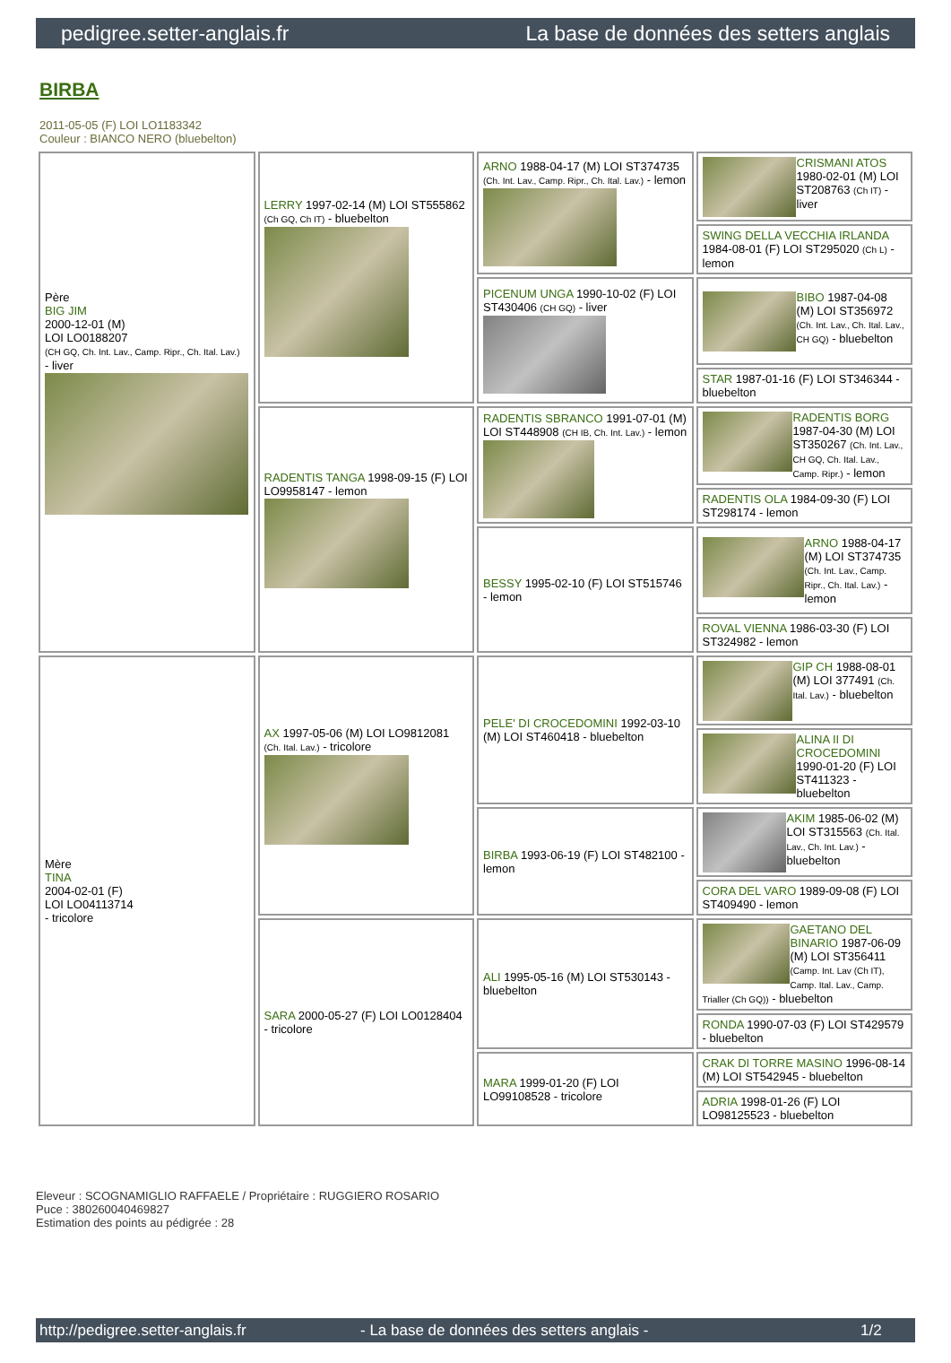pedigree.setter-anglais.fr La base de données des setters anglais
BIRBA
2011-05-05 (F) LOI LO1183342
Couleur : BIANCO NERO (bluebelton)
| Père BIG JIM 2000-12-01 (M) LOI LO0188207 (CH GQ, Ch. Int. Lav., Camp. Ripr., Ch. Ital. Lav.) - liver | LERRY 1997-02-14 (M) LOI ST555862 (Ch GQ, Ch IT) - bluebelton | ARNO 1988-04-17 (M) LOI ST374735 (Ch. Int. Lav., Camp. Ripr., Ch. Ital. Lav.) - lemon | CRISMANI ATOS 1980-02-01 (M) LOI ST208763 (Ch IT) - liver |
| | | | SWING DELLA VECCHIA IRLANDA 1984-08-01 (F) LOI ST295020 (Ch L) - lemon |
| | | PICENUM UNGA 1990-10-02 (F) LOI ST430406 (CH GQ) - liver | BIBO 1987-04-08 (M) LOI ST356972 (Ch. Int. Lav., Ch. Ital. Lav., CH GQ) - bluebelton |
| | | | STAR 1987-01-16 (F) LOI ST346344 - bluebelton |
| | RADENTIS TANGA 1998-09-15 (F) LOI LO9958147 - lemon | RADENTIS SBRANCO 1991-07-01 (M) LOI ST448908 (CH IB, Ch. Int. Lav.) - lemon | RADENTIS BORG 1987-04-30 (M) LOI ST350267 (Ch. Int. Lav., CH GQ, Ch. Ital. Lav., Camp. Ripr.) - lemon |
| | | | RADENTIS OLA 1984-09-30 (F) LOI ST298174 - lemon |
| | | BESSY 1995-02-10 (F) LOI ST515746 - lemon | ARNO 1988-04-17 (M) LOI ST374735 (Ch. Int. Lav., Camp. Ripr., Ch. Ital. Lav.) - lemon |
| | | | ROVAL VIENNA 1986-03-30 (F) LOI ST324982 - lemon |
| Mère TINA 2004-02-01 (F) LOI LO04113714 - tricolore | AX 1997-05-06 (M) LOI LO9812081 (Ch. Ital. Lav.) - tricolore | PELE' DI CROCEDOMINI 1992-03-10 (M) LOI ST460418 - bluebelton | GIP CH 1988-08-01 (M) LOI 377491 (Ch. Ital. Lav.) - bluebelton |
| | | | ALINA II DI CROCEDOMINI 1990-01-20 (F) LOI ST411323 - bluebelton |
| | | BIRBA 1993-06-19 (F) LOI ST482100 - lemon | AKIM 1985-06-02 (M) LOI ST315563 (Ch. Ital. Lav., Ch. Int. Lav.) - bluebelton |
| | | | CORA DEL VARO 1989-09-08 (F) LOI ST409490 - lemon |
| | SARA 2000-05-27 (F) LOI LO0128404 - tricolore | ALI 1995-05-16 (M) LOI ST530143 - bluebelton | GAETANO DEL BINARIO 1987-06-09 (M) LOI ST356411 (Camp. Int. Lav (Ch IT), Camp. Ital. Lav., Camp. Trialler (Ch GQ)) - bluebelton |
| | | | RONDA 1990-07-03 (F) LOI ST429579 - bluebelton |
| | | MARA 1999-01-20 (F) LOI LO99108528 - tricolore | CRAK DI TORRE MASINO 1996-08-14 (M) LOI ST542945 - bluebelton |
| | | | ADRIA 1998-01-26 (F) LOI LO98125523 - bluebelton |
Eleveur : SCOGNAMIGLIO RAFFAELE / Propriétaire : RUGGIERO ROSARIO
Puce : 380260040469827
Estimation des points au pédigrée : 28
http://pedigree.setter-anglais.fr - La base de données des setters anglais - 1/2